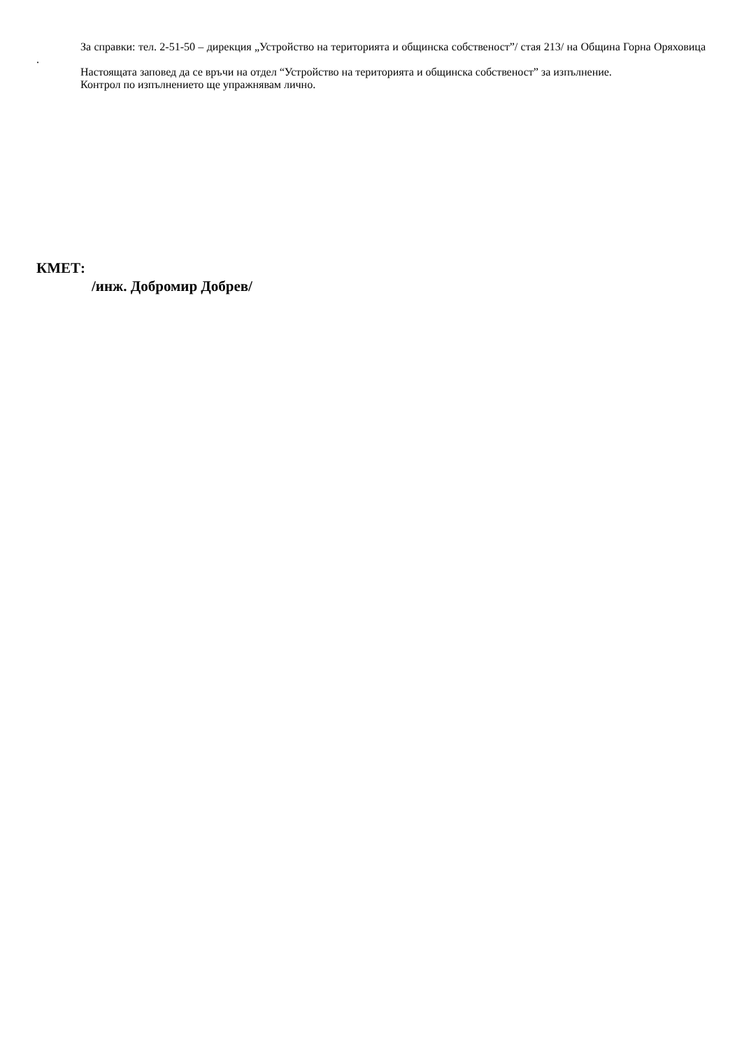За справки: тел. 2-51-50 – дирекция „Устройство на територията и общинска собственост”/ стая 213/ на Община Горна Оряховица .
Настоящата заповед да се връчи на отдел “Устройство на територията и общинска собственост” за изпълнение.
Контрол по изпълнението ще упражнявам лично.
КМЕТ:
/инж. Добромир Добрев/